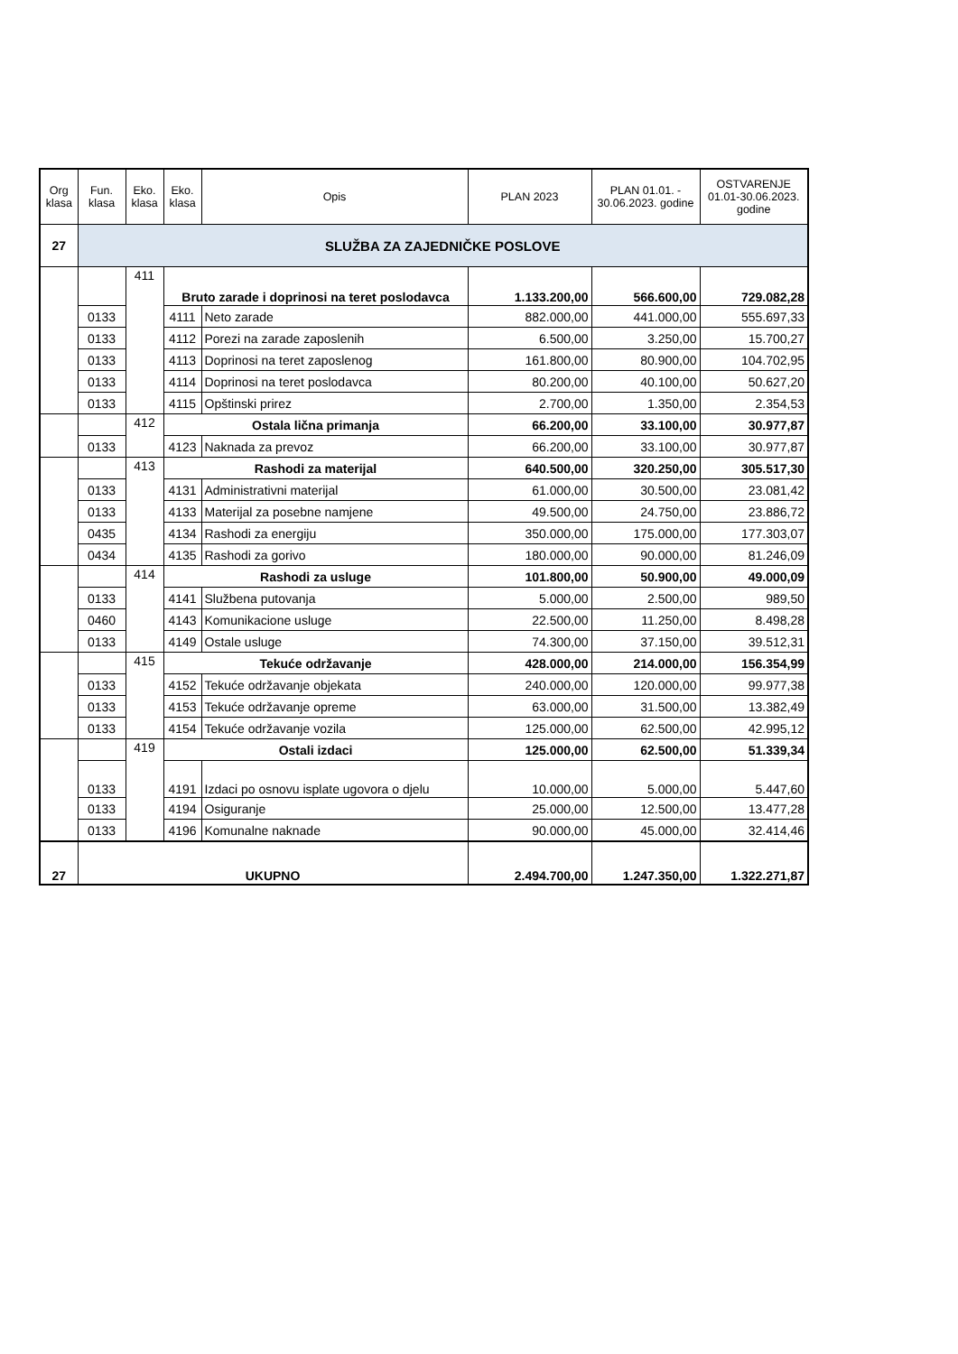| Org klasa | Fun. klasa | Eko. klasa | Eko. klasa | Opis | PLAN 2023 | PLAN 01.01. - 30.06.2023. godine | OSTVARENJE 01.01-30.06.2023. godine |
| --- | --- | --- | --- | --- | --- | --- | --- |
| 27 | SLUŽBA ZA ZAJEDNIČKE POSLOVE | | | | | | |
| | | 411 | Bruto zarade i doprinosi na teret poslodavca | | 1.133.200,00 | 566.600,00 | 729.082,28 |
| | 0133 | | 4111 | Neto zarade | 882.000,00 | 441.000,00 | 555.697,33 |
| | 0133 | | 4112 | Porezi na zarade zaposlenih | 6.500,00 | 3.250,00 | 15.700,27 |
| | 0133 | | 4113 | Doprinosi na teret zaposlenog | 161.800,00 | 80.900,00 | 104.702,95 |
| | 0133 | | 4114 | Doprinosi na teret poslodavca | 80.200,00 | 40.100,00 | 50.627,20 |
| | 0133 | | 4115 | Opštinski prirez | 2.700,00 | 1.350,00 | 2.354,53 |
| | | 412 | Ostala lična primanja | | 66.200,00 | 33.100,00 | 30.977,87 |
| | 0133 | | 4123 | Naknada za prevoz | 66.200,00 | 33.100,00 | 30.977,87 |
| | | 413 | Rashodi za materijal | | 640.500,00 | 320.250,00 | 305.517,30 |
| | 0133 | | 4131 | Administrativni materijal | 61.000,00 | 30.500,00 | 23.081,42 |
| | 0133 | | 4133 | Materijal za posebne namjene | 49.500,00 | 24.750,00 | 23.886,72 |
| | 0435 | | 4134 | Rashodi za energiju | 350.000,00 | 175.000,00 | 177.303,07 |
| | 0434 | | 4135 | Rashodi za gorivo | 180.000,00 | 90.000,00 | 81.246,09 |
| | | 414 | Rashodi za usluge | | 101.800,00 | 50.900,00 | 49.000,09 |
| | 0133 | | 4141 | Službena putovanja | 5.000,00 | 2.500,00 | 989,50 |
| | 0460 | | 4143 | Komunikacione usluge | 22.500,00 | 11.250,00 | 8.498,28 |
| | 0133 | | 4149 | Ostale usluge | 74.300,00 | 37.150,00 | 39.512,31 |
| | | 415 | Tekuće održavanje | | 428.000,00 | 214.000,00 | 156.354,99 |
| | 0133 | | 4152 | Tekuće održavanje objekata | 240.000,00 | 120.000,00 | 99.977,38 |
| | 0133 | | 4153 | Tekuće održavanje opreme | 63.000,00 | 31.500,00 | 13.382,49 |
| | 0133 | | 4154 | Tekuće održavanje vozila | 125.000,00 | 62.500,00 | 42.995,12 |
| | | 419 | Ostali izdaci | | 125.000,00 | 62.500,00 | 51.339,34 |
| | 0133 | | 4191 | Izdaci po osnovu isplate ugovora o djelu | 10.000,00 | 5.000,00 | 5.447,60 |
| | 0133 | | 4194 | Osiguranje | 25.000,00 | 12.500,00 | 13.477,28 |
| | 0133 | | 4196 | Komunalne naknade | 90.000,00 | 45.000,00 | 32.414,46 |
| 27 | UKUPNO | | | | 2.494.700,00 | 1.247.350,00 | 1.322.271,87 |